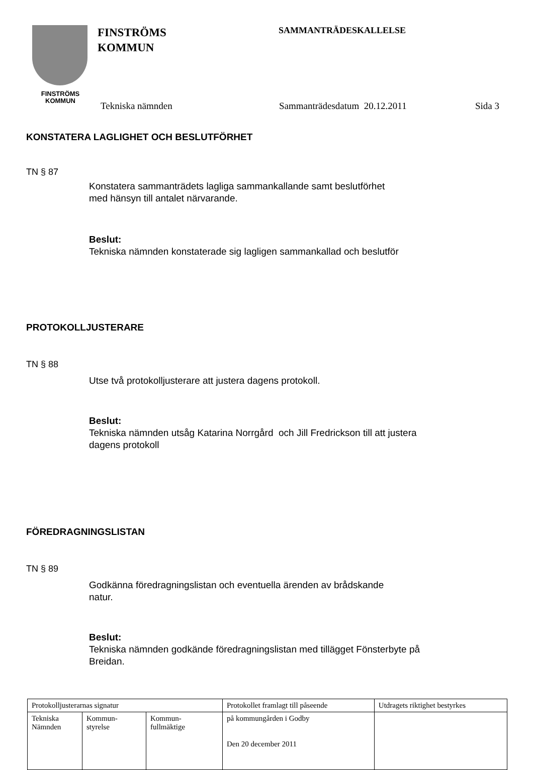FINSTRÖMS
KOMMUN
FINSTRÖMS
KOMMUN
SAMMANTRÄDESKALLELSE
Tekniska nämnden Sammanträdesdatum 20.12.2011 Sida 3
KONSTATERA LAGLIGHET OCH BESLUTFÖRHET
TN § 87
Konstatera sammanträdets lagliga sammankallande samt beslutförhet
med hänsyn till antalet närvarande.
Beslut:
Tekniska nämnden konstaterade sig lagligen sammankallad och beslutför
PROTOKOLLJUSTERARE
TN § 88
Utse två protokolljusterare att justera dagens protokoll.
Beslut:
Tekniska nämnden utsåg Katarina Norrgård och Jill Fredrickson till att justera
dagens protokoll
FÖREDRAGNINGSLISTAN
TN § 89
Godkänna föredragningslistan och eventuella ärenden av brådskande
natur.
Beslut:
Tekniska nämnden godkände föredragningslistan med tillägget Fönsterbyte på
Breidan.
| Protokolljusterarnas signatur | | | Protokollet framlagt till påseende | Utdragets riktighet bestyrkes |
| Tekniska Nämnden | Kommun- styrelse | Kommun- fullmäktige | på kommungården i Godby Den 20 december 2011 | |